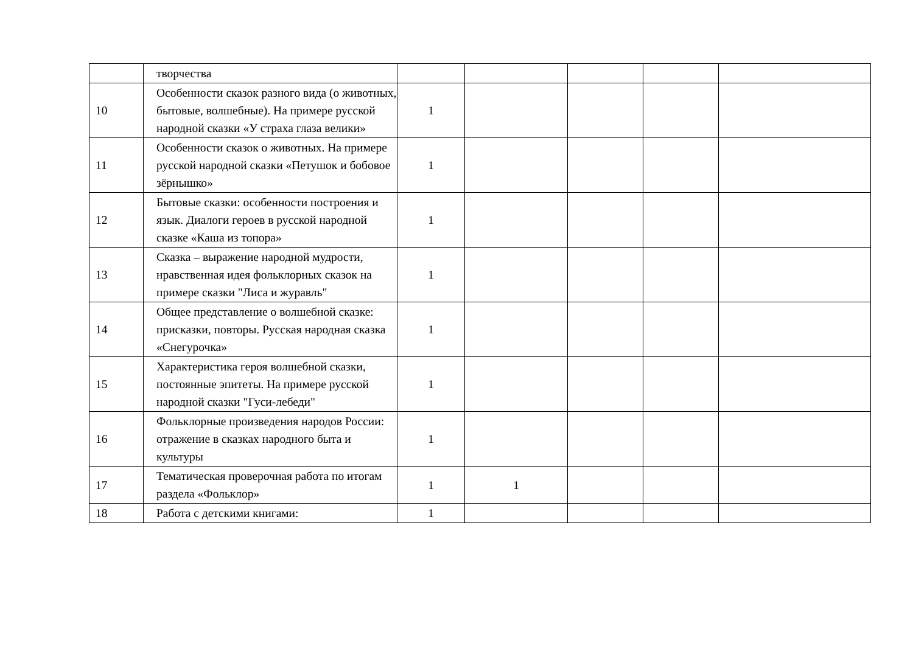| | творчества | | | | | |
| 10 | Особенности сказок разного вида (о животных, бытовые, волшебные). На примере русской народной сказки «У страха глаза велики» | 1 | | | | |
| 11 | Особенности сказок о животных. На примере русской народной сказки «Петушок и бобовое зёрнышко» | 1 | | | | |
| 12 | Бытовые сказки: особенности построения и язык. Диалоги героев в русской народной сказке «Каша из топора» | 1 | | | | |
| 13 | Сказка – выражение народной мудрости, нравственная идея фольклорных сказок на примере сказки "Лиса и журавль" | 1 | | | | |
| 14 | Общее представление о волшебной сказке: присказки, повторы. Русская народная сказка «Снегурочка» | 1 | | | | |
| 15 | Характеристика героя волшебной сказки, постоянные эпитеты. На примере русской народной сказки "Гуси-лебеди" | 1 | | | | |
| 16 | Фольклорные произведения народов России: отражение в сказках народного быта и культуры | 1 | | | | |
| 17 | Тематическая проверочная работа по итогам раздела «Фольклор» | 1 | 1 | | | |
| 18 | Работа с детскими книгами: | 1 | | | | |